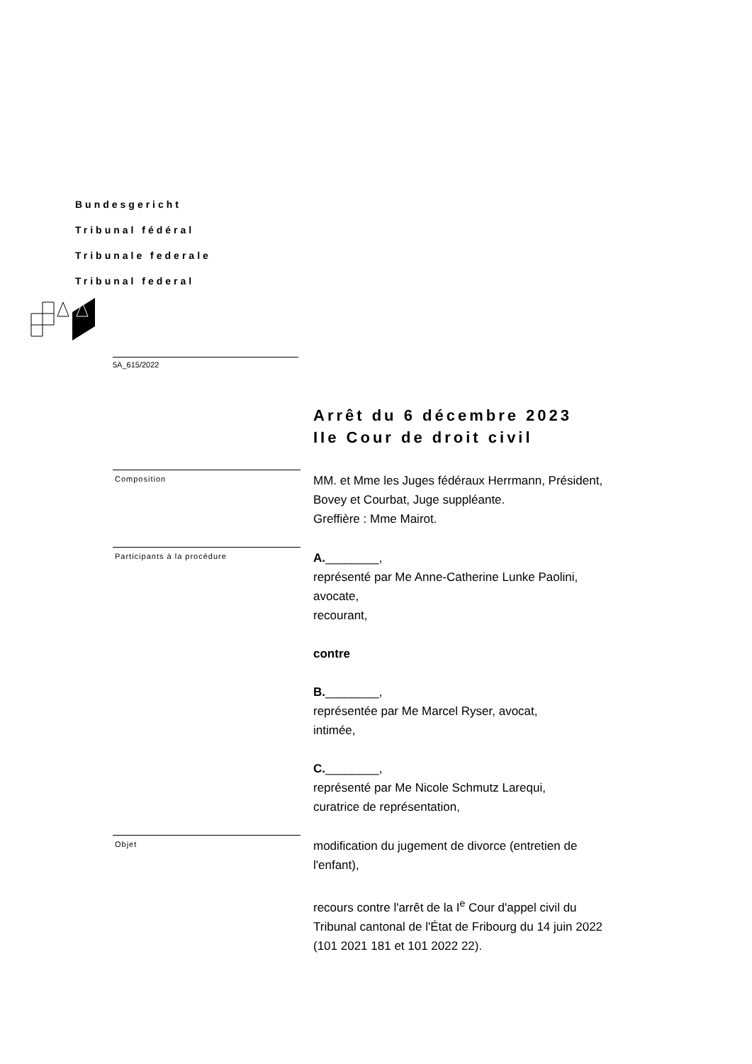Bundesgericht
Tribunal fédéral
Tribunale federale
Tribunal federal
5A_615/2022
Arrêt du 6 décembre 2023
IIe Cour de droit civil
Composition
MM. et Mme les Juges fédéraux Herrmann, Président,
Bovey et Courbat, Juge suppléante.
Greffière : Mme Mairot.
Participants à la procédure
A.________,
représenté par Me Anne-Catherine Lunke Paolini,
avocate,
recourant,
contre
B.________,
représentée par Me Marcel Ryser, avocat,
intimée,
C.________,
représenté par Me Nicole Schmutz Larequi,
curatrice de représentation,
Objet
modification du jugement de divorce (entretien de
l'enfant),
recours contre l'arrêt de la I<sup>e</sup> Cour d'appel civil du
Tribunal cantonal de l'État de Fribourg du 14 juin 2022
(101 2021 181 et 101 2022 22).